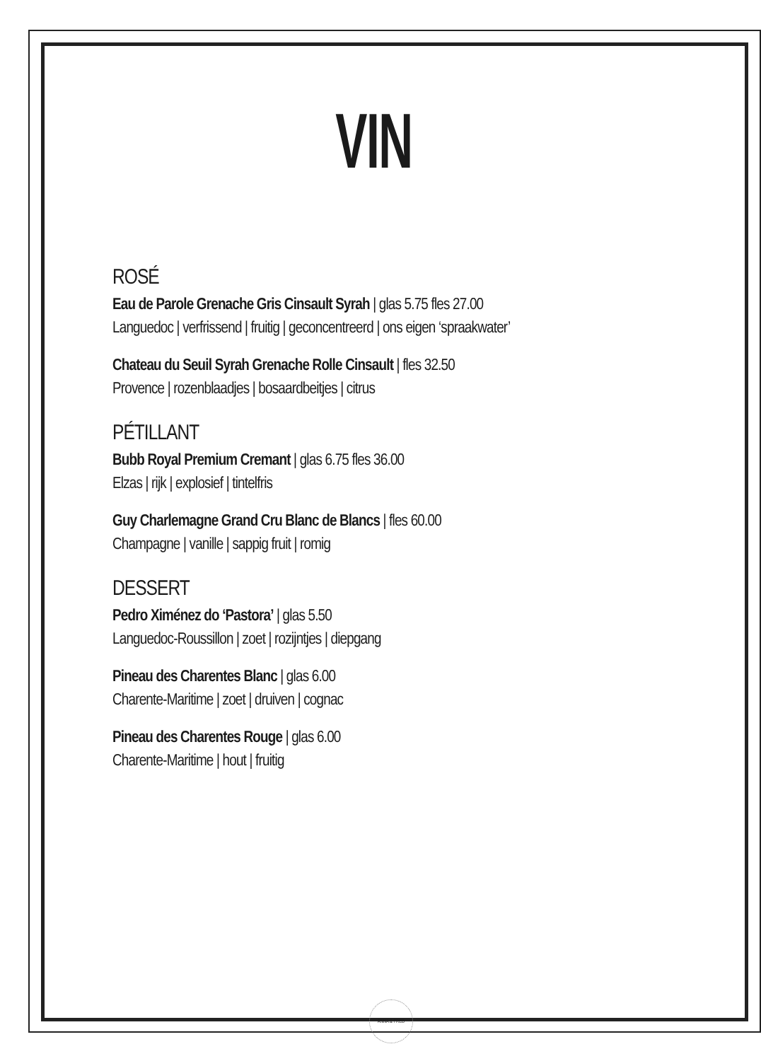VIN
ROSÉ
Eau de Parole Grenache Gris Cinsault Syrah | glas 5.75 fles 27.00
Languedoc | verfrissend | fruitig | geconcentreerd | ons eigen ‘spraakwater’
Chateau du Seuil Syrah Grenache Rolle Cinsault | fles 32.50
Provence | rozenblaadjes | bosaardbeitjes | citrus
PÉTILLANT
Bubb Royal Premium Cremant | glas 6.75 fles 36.00
Elzas | rijk | explosief | tintelfris
Guy Charlemagne Grand Cru Blanc de Blancs | fles 60.00
Champagne | vanille | sappig fruit | romig
DESSERT
Pedro Ximénez do ‘Pastora’ | glas 5.50
Languedoc-Roussillon | zoet | rozijntjes | diepgang
Pineau des Charentes Blanc | glas 6.00
Charente-Maritime | zoet | druiven | cognac
Pineau des Charentes Rouge | glas 6.00
Charente-Maritime | hout | fruitig
ANNA & FRED